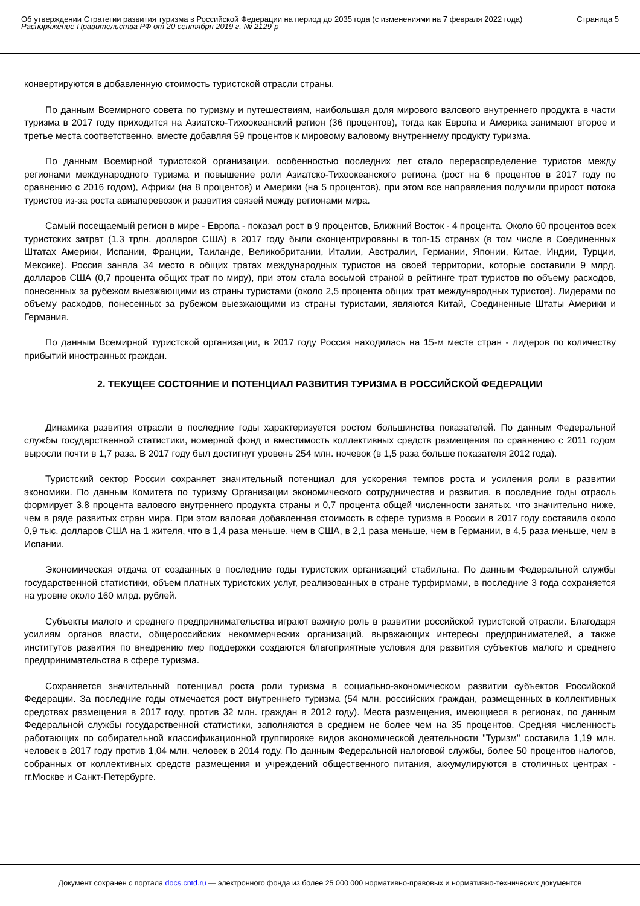Об утверждении Стратегии развития туризма в Российской Федерации на период до 2035 года (с изменениями на 7 февраля 2022 года)
Распоряжение Правительства РФ от 20 сентября 2019 г. № 2129-р
Страница 5
конвертируются в добавленную стоимость туристской отрасли страны.
По данным Всемирного совета по туризму и путешествиям, наибольшая доля мирового валового внутреннего продукта в части туризма в 2017 году приходится на Азиатско-Тихоокеанский регион (36 процентов), тогда как Европа и Америка занимают второе и третье места соответственно, вместе добавляя 59 процентов к мировому валовому внутреннему продукту туризма.
По данным Всемирной туристской организации, особенностью последних лет стало перераспределение туристов между регионами международного туризма и повышение роли Азиатско-Тихоокеанского региона (рост на 6 процентов в 2017 году по сравнению с 2016 годом), Африки (на 8 процентов) и Америки (на 5 процентов), при этом все направления получили прирост потока туристов из-за роста авиаперевозок и развития связей между регионами мира.
Самый посещаемый регион в мире - Европа - показал рост в 9 процентов, Ближний Восток - 4 процента. Около 60 процентов всех туристских затрат (1,3 трлн. долларов США) в 2017 году были сконцентрированы в топ-15 странах (в том числе в Соединенных Штатах Америки, Испании, Франции, Таиланде, Великобритании, Италии, Австралии, Германии, Японии, Китае, Индии, Турции, Мексике). Россия заняла 34 место в общих тратах международных туристов на своей территории, которые составили 9 млрд. долларов США (0,7 процента общих трат по миру), при этом стала восьмой страной в рейтинге трат туристов по объему расходов, понесенных за рубежом выезжающими из страны туристами (около 2,5 процента общих трат международных туристов). Лидерами по объему расходов, понесенных за рубежом выезжающими из страны туристами, являются Китай, Соединенные Штаты Америки и Германия.
По данным Всемирной туристской организации, в 2017 году Россия находилась на 15-м месте стран - лидеров по количеству прибытий иностранных граждан.
2. ТЕКУЩЕЕ СОСТОЯНИЕ И ПОТЕНЦИАЛ РАЗВИТИЯ ТУРИЗМА В РОССИЙСКОЙ ФЕДЕРАЦИИ
Динамика развития отрасли в последние годы характеризуется ростом большинства показателей. По данным Федеральной службы государственной статистики, номерной фонд и вместимость коллективных средств размещения по сравнению с 2011 годом выросли почти в 1,7 раза. В 2017 году был достигнут уровень 254 млн. ночевок (в 1,5 раза больше показателя 2012 года).
Туристский сектор России сохраняет значительный потенциал для ускорения темпов роста и усиления роли в развитии экономики. По данным Комитета по туризму Организации экономического сотрудничества и развития, в последние годы отрасль формирует 3,8 процента валового внутреннего продукта страны и 0,7 процента общей численности занятых, что значительно ниже, чем в ряде развитых стран мира. При этом валовая добавленная стоимость в сфере туризма в России в 2017 году составила около 0,9 тыс. долларов США на 1 жителя, что в 1,4 раза меньше, чем в США, в 2,1 раза меньше, чем в Германии, в 4,5 раза меньше, чем в Испании.
Экономическая отдача от созданных в последние годы туристских организаций стабильна. По данным Федеральной службы государственной статистики, объем платных туристских услуг, реализованных в стране турфирмами, в последние 3 года сохраняется на уровне около 160 млрд. рублей.
Субъекты малого и среднего предпринимательства играют важную роль в развитии российской туристской отрасли. Благодаря усилиям органов власти, общероссийских некоммерческих организаций, выражающих интересы предпринимателей, а также институтов развития по внедрению мер поддержки создаются благоприятные условия для развития субъектов малого и среднего предпринимательства в сфере туризма.
Сохраняется значительный потенциал роста роли туризма в социально-экономическом развитии субъектов Российской Федерации. За последние годы отмечается рост внутреннего туризма (54 млн. российских граждан, размещенных в коллективных средствах размещения в 2017 году, против 32 млн. граждан в 2012 году). Места размещения, имеющиеся в регионах, по данным Федеральной службы государственной статистики, заполняются в среднем не более чем на 35 процентов. Средняя численность работающих по собирательной классификационной группировке видов экономической деятельности "Туризм" составила 1,19 млн. человек в 2017 году против 1,04 млн. человек в 2014 году. По данным Федеральной налоговой службы, более 50 процентов налогов, собранных от коллективных средств размещения и учреждений общественного питания, аккумулируются в столичных центрах - гг.Москве и Санкт-Петербурге.
Документ сохранен с портала docs.cntd.ru — электронного фонда из более 25 000 000 нормативно-правовых и нормативно-технических документов